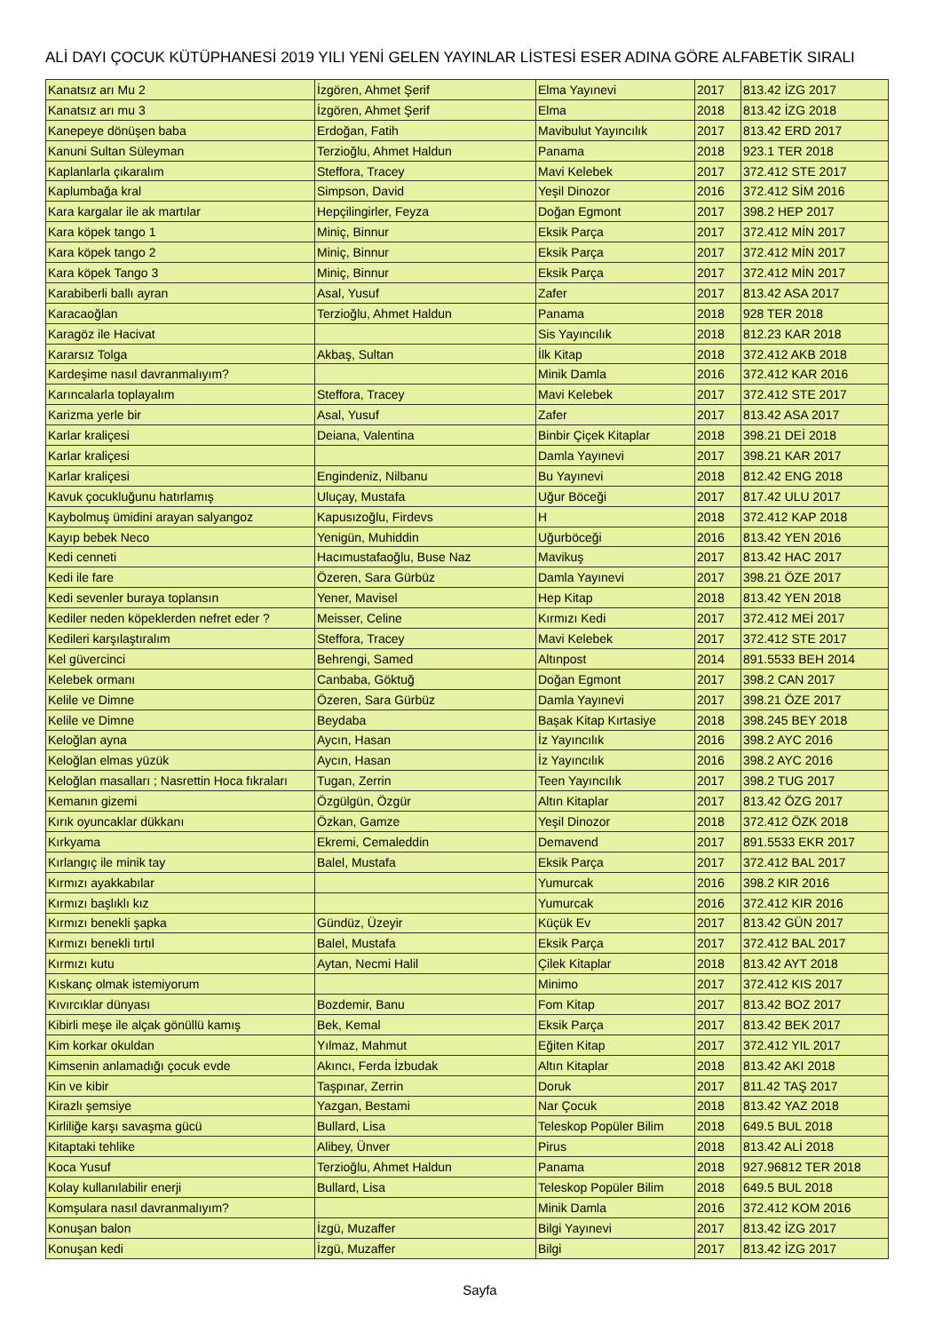ALİ DAYI ÇOCUK KÜTÜPHANESİ 2019 YILI YENİ GELEN YAYINLAR LİSTESİ ESER ADINA GÖRE ALFABETİK SIRALI
| Kanatsız arı Mu 2 | İzgören, Ahmet Şerif | Elma Yayınevi | 2017 | 813.42 İZG 2017 |
| Kanatsız arı mu 3 | İzgören, Ahmet Şerif | Elma | 2018 | 813.42 İZG 2018 |
| Kanepeye dönüşen baba | Erdoğan, Fatih | Mavibulut Yayıncılık | 2017 | 813.42 ERD 2017 |
| Kanuni Sultan Süleyman | Terzioğlu, Ahmet Haldun | Panama | 2018 | 923.1 TER 2018 |
| Kaplanlarla çıkaralım | Steffora, Tracey | Mavi Kelebek | 2017 | 372.412 STE 2017 |
| Kaplumbağa kral | Simpson, David | Yeşil Dinozor | 2016 | 372.412 SİM 2016 |
| Kara kargalar ile ak martılar | Hepçilingirler, Feyza | Doğan Egmont | 2017 | 398.2 HEP 2017 |
| Kara köpek tango 1 | Miniç, Binnur | Eksik Parça | 2017 | 372.412 MİN 2017 |
| Kara köpek tango 2 | Miniç, Binnur | Eksik Parça | 2017 | 372.412 MİN 2017 |
| Kara köpek Tango 3 | Miniç, Binnur | Eksik Parça | 2017 | 372.412 MİN 2017 |
| Karabiberli ballı ayran | Asal, Yusuf | Zafer | 2017 | 813.42 ASA 2017 |
| Karacaoğlan | Terzioğlu, Ahmet Haldun | Panama | 2018 | 928 TER 2018 |
| Karagöz ile Hacivat | | Sis Yayıncılık | 2018 | 812.23 KAR 2018 |
| Kararsız Tolga | Akbaş, Sultan | İlk Kitap | 2018 | 372.412 AKB 2018 |
| Kardeşime nasıl davranmalıyım? | | Minik Damla | 2016 | 372.412 KAR 2016 |
| Karıncalarla toplayalım | Steffora, Tracey | Mavi Kelebek | 2017 | 372.412 STE 2017 |
| Karizma yerle bir | Asal, Yusuf | Zafer | 2017 | 813.42 ASA 2017 |
| Karlar kraliçesi | Deiana, Valentina | Binbir Çiçek Kitaplar | 2018 | 398.21 DEİ 2018 |
| Karlar kraliçesi | | Damla Yayınevi | 2017 | 398.21 KAR 2017 |
| Karlar kraliçesi | Engindeniz, Nilbanu | Bu Yayınevi | 2018 | 812.42 ENG 2018 |
| Kavuk çocukluğunu hatırlamış | Uluçay, Mustafa | Uğur Böceği | 2017 | 817.42 ULU 2017 |
| Kaybolmuş ümidini arayan salyangoz | Kapusızoğlu, Firdevs | H | 2018 | 372.412 KAP 2018 |
| Kayıp bebek Neco | Yenigün, Muhiddin | Uğurböceği | 2016 | 813.42 YEN 2016 |
| Kedi cenneti | Hacımustafaoğlu, Buse Naz | Mavikuş | 2017 | 813.42 HAC 2017 |
| Kedi ile fare | Özeren, Sara Gürbüz | Damla Yayınevi | 2017 | 398.21 ÖZE 2017 |
| Kedi sevenler buraya toplansın | Yener, Mavisel | Hep Kitap | 2018 | 813.42 YEN 2018 |
| Kediler neden köpeklerden nefret eder ? | Meisser, Celine | Kırmızı Kedi | 2017 | 372.412 MEİ 2017 |
| Kedileri karşılaştıralım | Steffora, Tracey | Mavi Kelebek | 2017 | 372.412 STE 2017 |
| Kel güvercinci | Behrengi, Samed | Altınpost | 2014 | 891.5533 BEH 2014 |
| Kelebek ormanı | Canbaba, Göktuğ | Doğan Egmont | 2017 | 398.2 CAN 2017 |
| Kelile ve Dimne | Özeren, Sara Gürbüz | Damla Yayınevi | 2017 | 398.21 ÖZE 2017 |
| Kelile ve Dimne | Beydaba | Başak Kitap Kırtasiye | 2018 | 398.245 BEY 2018 |
| Keloğlan ayna | Aycın, Hasan | İz Yayıncılık | 2016 | 398.2 AYC 2016 |
| Keloğlan elmas yüzük | Aycın, Hasan | İz Yayıncılık | 2016 | 398.2 AYC 2016 |
| Keloğlan masalları ; Nasrettin Hoca fıkraları | Tugan, Zerrin | Teen Yayıncılık | 2017 | 398.2 TUG 2017 |
| Kemanın gizemi | Özgülgün, Özgür | Altın Kitaplar | 2017 | 813.42 ÖZG 2017 |
| Kırık oyuncaklar dükkanı | Özkan, Gamze | Yeşil Dinozor | 2018 | 372.412 ÖZK 2018 |
| Kırkyama | Ekremi, Cemaleddin | Demavend | 2017 | 891.5533 EKR 2017 |
| Kırlangıç ile minik tay | Balel, Mustafa | Eksik Parça | 2017 | 372.412 BAL 2017 |
| Kırmızı ayakkabılar | | Yumurcak | 2016 | 398.2 KIR 2016 |
| Kırmızı başlıklı kız | | Yumurcak | 2016 | 372.412 KIR 2016 |
| Kırmızı benekli şapka | Gündüz, Üzeyir | Küçük Ev | 2017 | 813.42 GÜN 2017 |
| Kırmızı benekli tırtıl | Balel, Mustafa | Eksik Parça | 2017 | 372.412 BAL 2017 |
| Kırmızı kutu | Aytan, Necmi Halil | Çilek Kitaplar | 2018 | 813.42 AYT 2018 |
| Kıskanç olmak istemiyorum | | Minimo | 2017 | 372.412 KIS 2017 |
| Kıvırcıklar dünyası | Bozdemir, Banu | Fom Kitap | 2017 | 813.42 BOZ 2017 |
| Kibirli meşe ile alçak gönüllü kamış | Bek, Kemal | Eksik Parça | 2017 | 813.42 BEK 2017 |
| Kim korkar okuldan | Yılmaz, Mahmut | Eğiten Kitap | 2017 | 372.412 YIL 2017 |
| Kimsenin anlamadığı çocuk evde | Akıncı, Ferda İzbudak | Altın Kitaplar | 2018 | 813.42 AKI 2018 |
| Kin ve kibir | Taşpınar, Zerrin | Doruk | 2017 | 811.42 TAŞ 2017 |
| Kirazlı şemsiye | Yazgan, Bestami | Nar Çocuk | 2018 | 813.42 YAZ 2018 |
| Kirliliğe karşı savaşma gücü | Bullard, Lisa | Teleskop Popüler Bilim | 2018 | 649.5 BUL 2018 |
| Kitaptaki tehlike | Alibey, Ünver | Pirus | 2018 | 813.42 ALİ 2018 |
| Koca Yusuf | Terzioğlu, Ahmet Haldun | Panama | 2018 | 927.96812 TER 2018 |
| Kolay kullanılabilir enerji | Bullard, Lisa | Teleskop Popüler Bilim | 2018 | 649.5 BUL 2018 |
| Komşulara nasıl davranmalıyım? | | Minik Damla | 2016 | 372.412 KOM 2016 |
| Konuşan balon | İzgü, Muzaffer | Bilgi Yayınevi | 2017 | 813.42 İZG 2017 |
| Konuşan kedi | İzgü, Muzaffer | Bilgi | 2017 | 813.42 İZG 2017 |
Sayfa